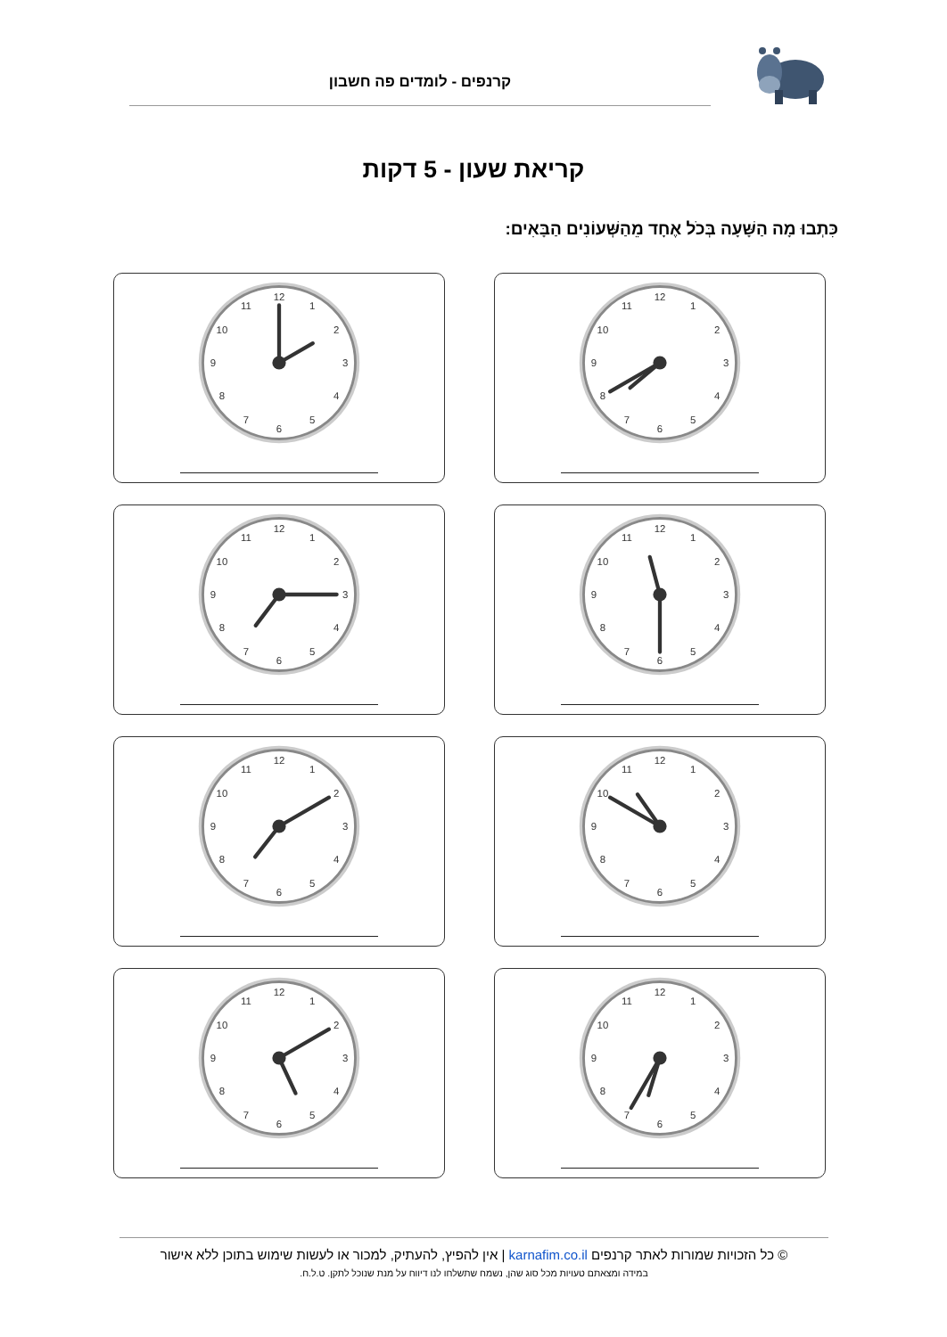קרנפים - לומדים פה חשבון
קריאת שעון - 5 דקות
כִּתְבוּ מָה הַשָּׁעָה בְּכֹל אֶחָד מֵהַשְּׁעוֹנִים הַבָּאִים:
1
2
3
4
5
6
7
8
9
10
11
12
1
2
3
4
5
6
7
8
9
10
11
12
1
2
3
4
5
6
7
8
9
10
11
12
1
2
3
4
5
6
7
8
9
10
11
12
1
2
3
4
5
6
7
8
9
10
11
12
1
2
3
4
5
6
7
8
9
10
11
12
1
2
3
4
5
6
7
8
9
10
11
12
1
2
3
4
5
6
7
8
9
10
11
12
© כל הזכויות שמורות לאתר קרנפים karnafim.co.il | אין להפיץ, להעתיק, למכור או לעשות שימוש בתוכן ללא אישור
במידה ומצאתם טעויות מכל סוג שהן, נשמח שתשלחו לנו דיווח על מנת שנוכל לתקן. ט.ל.ח.